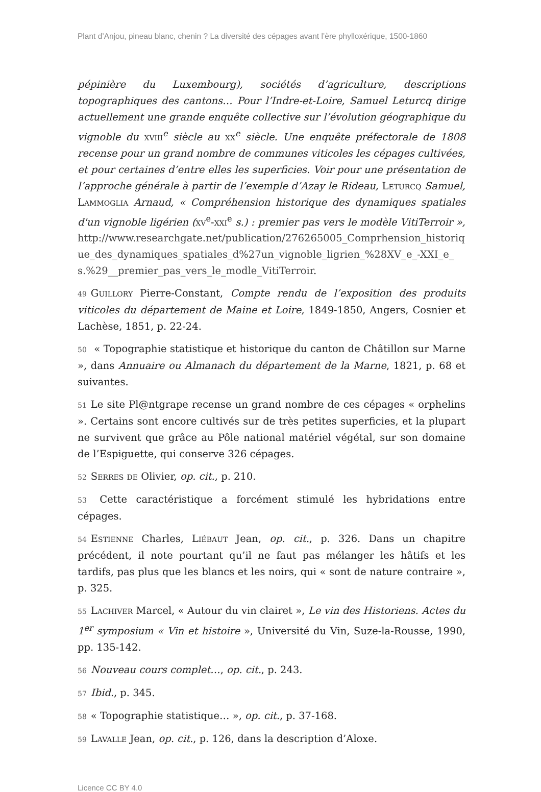Plant d’Anjou, pineau blanc, chenin ? La diversité des cépages avant l’ère phylloxérique, 1500-1860
pépinière du Luxembourg), sociétés d’agriculture, descriptions topographiques des cantons… Pour l’Indre-et-Loire, Samuel Leturcq dirige actuellement une grande enquête collective sur l’évolution géographique du vignoble du xviii<sup>e</sup> siècle au xx<sup>e</sup> siècle. Une enquête préfectorale de 1808 recense pour un grand nombre de communes viticoles les cépages cultivées, et pour certaines d’entre elles les superficies. Voir pour une présentation de l’approche générale à partir de l’exemple d’Azay le Rideau, Leturcq Samuel, Lammoglia Arnaud, « Compréhension historique des dynamiques spatiales d'un vignoble ligérien (xv<sup>e</sup>-xxi<sup>e</sup> s.) : premier pas vers le modèle VitiTerroir », http://www.researchgate.net/publication/276265005_Comprhension_historique_des_dynamiques_spatiales_d%27un_vignoble_ligrien_%28XV_e_-XXI_e_s.%29__premier_pas_vers_le_modle_VitiTerroir.
49 Guillory Pierre-Constant, Compte rendu de l’exposition des produits viticoles du département de Maine et Loire, 1849-1850, Angers, Cosnier et Lachèse, 1851, p. 22-24.
50 « Topographie statistique et historique du canton de Châtillon sur Marne », dans Annuaire ou Almanach du département de la Marne, 1821, p. 68 et suivantes.
51 Le site Pl@ntgrape recense un grand nombre de ces cépages « orphelins ». Certains sont encore cultivés sur de très petites superficies, et la plupart ne survivent que grâce au Pôle national matériel végétal, sur son domaine de l’Espiguette, qui conserve 326 cépages.
52 Serres de Olivier, op. cit., p. 210.
53 Cette caractéristique a forcément stimulé les hybridations entre cépages.
54 Estienne Charles, Liébaut Jean, op. cit., p. 326. Dans un chapitre précédent, il note pourtant qu’il ne faut pas mélanger les hâtifs et les tardifs, pas plus que les blancs et les noirs, qui « sont de nature contraire », p. 325.
55 Lachiver Marcel, « Autour du vin clairet », Le vin des Historiens. Actes du 1<sup>er</sup> symposium « Vin et histoire », Université du Vin, Suze-la-Rousse, 1990, pp. 135-142.
56 Nouveau cours complet…, op. cit., p. 243.
57 Ibid., p. 345.
58 « Topographie statistique… », op. cit., p. 37-168.
59 Lavalle Jean, op. cit., p. 126, dans la description d’Aloxe.
Licence CC BY 4.0